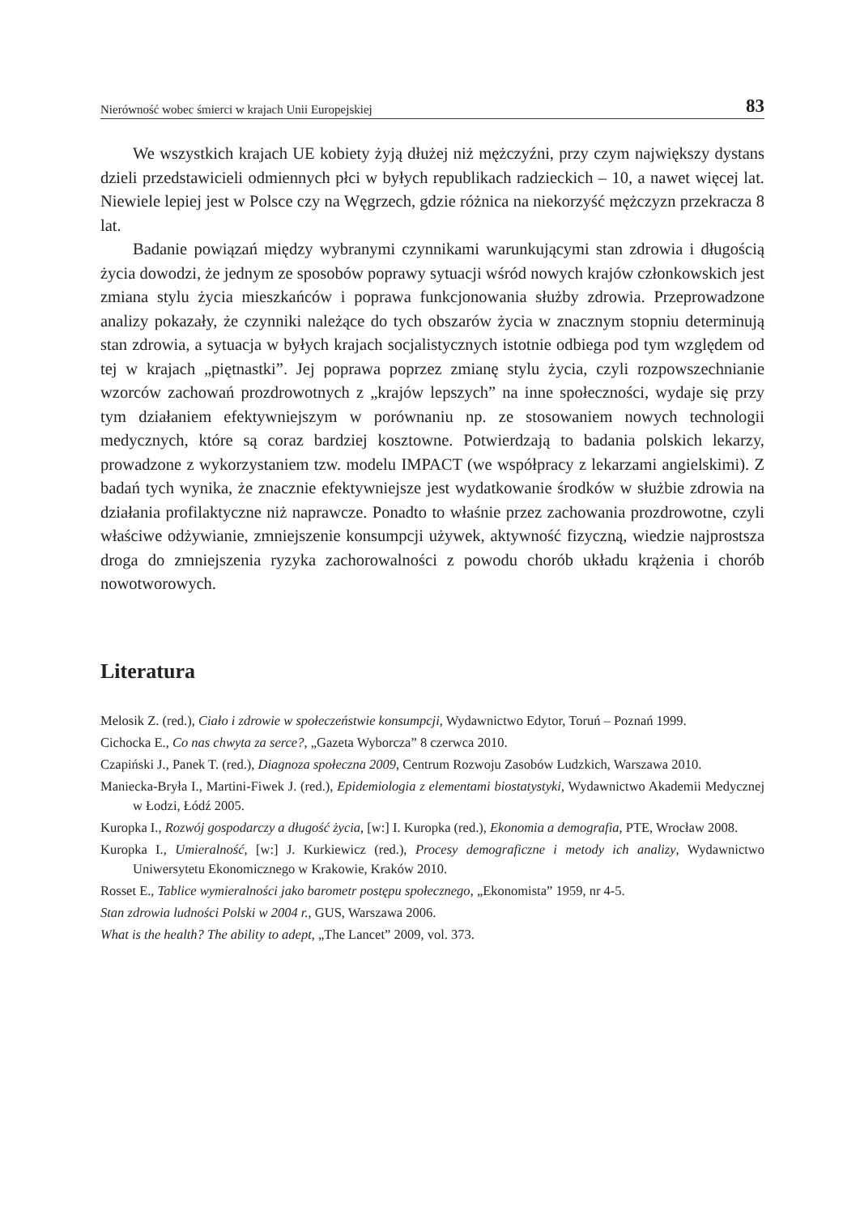Nierówność wobec śmierci w krajach Unii Europejskiej 83
We wszystkich krajach UE kobiety żyją dłużej niż mężczyźni, przy czym największy dystans dzieli przedstawicieli odmiennych płci w byłych republikach radzieckich – 10, a nawet więcej lat. Niewiele lepiej jest w Polsce czy na Węgrzech, gdzie różnica na niekorzyść mężczyzn przekracza 8 lat.
Badanie powiązań między wybranymi czynnikami warunkującymi stan zdrowia i długością życia dowodzi, że jednym ze sposobów poprawy sytuacji wśród nowych krajów członkowskich jest zmiana stylu życia mieszkańców i poprawa funkcjonowania służby zdrowia. Przeprowadzone analizy pokazały, że czynniki należące do tych obszarów życia w znacznym stopniu determinują stan zdrowia, a sytuacja w byłych krajach socjalistycznych istotnie odbiega pod tym względem od tej w krajach „piętnastki”. Jej poprawa poprzez zmianę stylu życia, czyli rozpowszechnianie wzorców zachowań prozdrowotnych z „krajów lepszych” na inne społeczności, wydaje się przy tym działaniem efektywniejszym w porównaniu np. ze stosowaniem nowych technologii medycznych, które są coraz bardziej kosztowne. Potwierdzają to badania polskich lekarzy, prowadzone z wykorzystaniem tzw. modelu IMPACT (we współpracy z lekarzami angielskimi). Z badań tych wynika, że znacznie efektywniejsze jest wydatkowanie środków w służbie zdrowia na działania profilaktyczne niż naprawcze. Ponadto to właśnie przez zachowania prozdrowotne, czyli właściwe odżywianie, zmniejszenie konsumpcji używek, aktywność fizyczną, wiedzie najprostsza droga do zmniejszenia ryzyka zachorowalności z powodu chorób układu krążenia i chorób nowotworowych.
Literatura
Melosik Z. (red.), Ciało i zdrowie w społeczeństwie konsumpcji, Wydawnictwo Edytor, Toruń – Poznań 1999.
Cichocka E., Co nas chwyta za serce?, „Gazeta Wyborcza” 8 czerwca 2010.
Czapiński J., Panek T. (red.), Diagnoza społeczna 2009, Centrum Rozwoju Zasobów Ludzkich, Warszawa 2010.
Maniecka-Bryła I., Martini-Fiwek J. (red.), Epidemiologia z elementami biostatystyki, Wydawnictwo Akademii Medycznej w Łodzi, Łódź 2005.
Kuropka I., Rozwój gospodarczy a długość życia, [w:] I. Kuropka (red.), Ekonomia a demografia, PTE, Wrocław 2008.
Kuropka I., Umieralność, [w:] J. Kurkiewicz (red.), Procesy demograficzne i metody ich analizy, Wydawnictwo Uniwersytetu Ekonomicznego w Krakowie, Kraków 2010.
Rosset E., Tablice wymieralności jako barometr postępu społecznego, „Ekonomista” 1959, nr 4-5.
Stan zdrowia ludności Polski w 2004 r., GUS, Warszawa 2006.
What is the health? The ability to adept, „The Lancet” 2009, vol. 373.